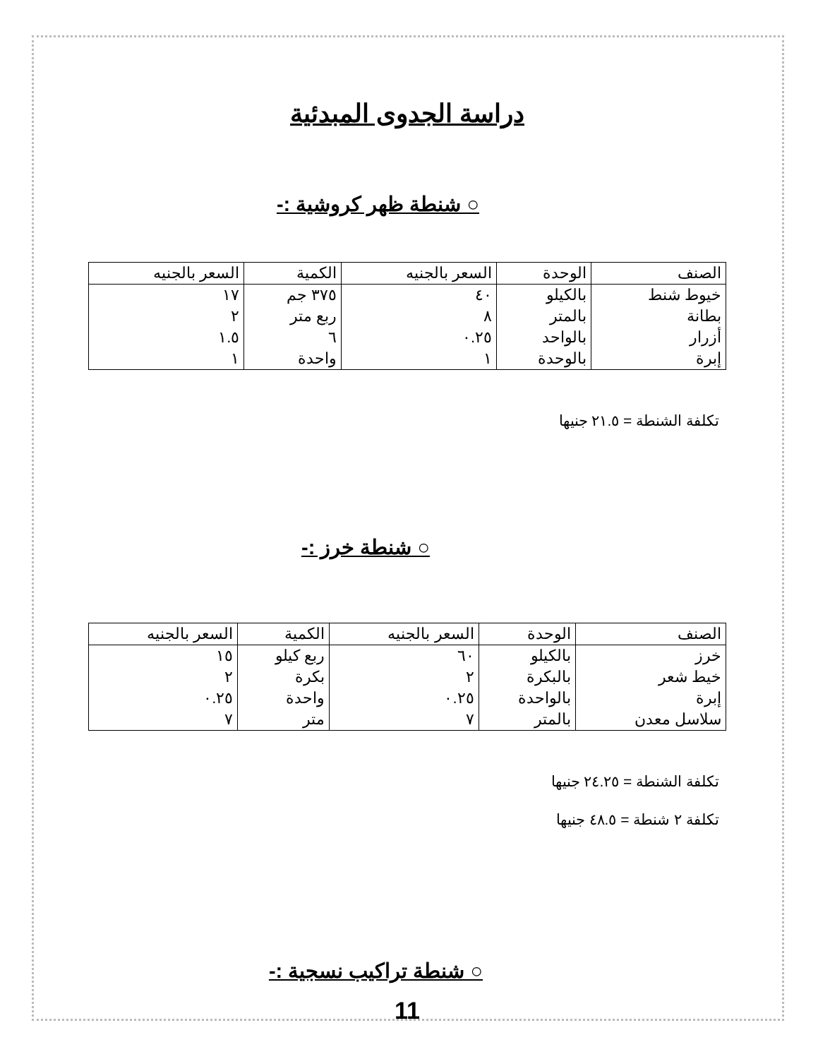دراسة الجدوى المبدئية
○ شنطة ظهر كروشية :-
| الصنف | الوحدة | السعر بالجنيه | الكمية | السعر بالجنيه |
| --- | --- | --- | --- | --- |
| خيوط شنط | بالكيلو | ٤٠ | ٣٧٥ جم | ١٧ |
| بطانة | بالمتر | ٨ | ربع متر | ٢ |
| أزرار | بالواحد | ٠.٢٥ | ٦ | ١.٥ |
| إبرة | بالوحدة | ١ | واحدة | ١ |
تكلفة الشنطة = ٢١.٥ جنيها
○ شنطة خرز :-
| الصنف | الوحدة | السعر بالجنيه | الكمية | السعر بالجنيه |
| --- | --- | --- | --- | --- |
| خرز | بالكيلو | ٦٠ | ربع كيلو | ١٥ |
| خيط شعر | بالبكرة | ٢ | بكرة | ٢ |
| إبرة | بالواحدة | ٠.٢٥ | واحدة | ٠.٢٥ |
| سلاسل معدن | بالمتر | ٧ | متر | ٧ |
تكلفة الشنطة = ٢٤.٢٥ جنيها
تكلفة ٢ شنطة = ٤٨.٥ جنيها
○ شنطة تراكيب نسجية :-
11